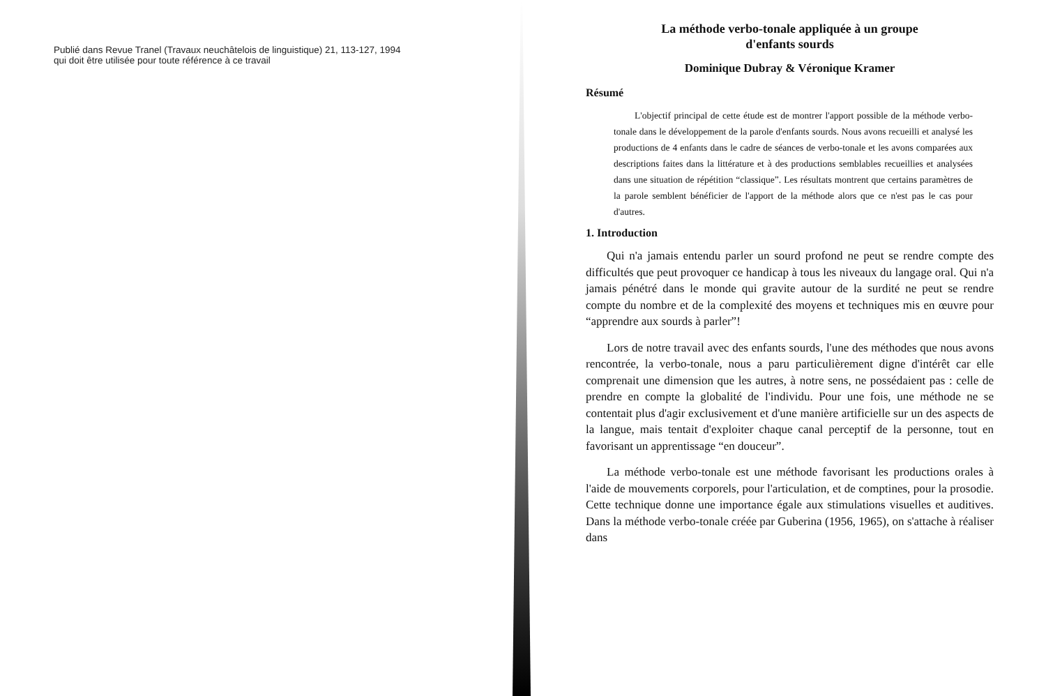Publié dans Revue Tranel (Travaux neuchâtelois de linguistique) 21, 113-127, 1994
qui doit être utilisée pour toute référence à ce travail
La méthode verbo-tonale appliquée à un groupe
d'enfants sourds
Dominique Dubray & Véronique Kramer
Résumé
L'objectif principal de cette étude est de montrer l'apport possible de la méthode verbo-tonale dans le développement de la parole d'enfants sourds. Nous avons recueilli et analysé les productions de 4 enfants dans le cadre de séances de verbo-tonale et les avons comparées aux descriptions faites dans la littérature et à des productions semblables recueillies et analysées dans une situation de répétition “classique”. Les résultats montrent que certains paramètres de la parole semblent bénéficier de l'apport de la méthode alors que ce n'est pas le cas pour d'autres.
1. Introduction
Qui n'a jamais entendu parler un sourd profond ne peut se rendre compte des difficultés que peut provoquer ce handicap à tous les niveaux du langage oral. Qui n'a jamais pénétré dans le monde qui gravite autour de la surdité ne peut se rendre compte du nombre et de la complexité des moyens et techniques mis en œuvre pour “apprendre aux sourds à parler”!
Lors de notre travail avec des enfants sourds, l'une des méthodes que nous avons rencontrée, la verbo-tonale, nous a paru particulièrement digne d'intérêt car elle comprenait une dimension que les autres, à notre sens, ne possédaient pas : celle de prendre en compte la globalité de l'individu. Pour une fois, une méthode ne se contentait plus d'agir exclusivement et d'une manière artificielle sur un des aspects de la langue, mais tentait d'exploiter chaque canal perceptif de la personne, tout en favorisant un apprentissage “en douceur”.
La méthode verbo-tonale est une méthode favorisant les productions orales à l'aide de mouvements corporels, pour l'articulation, et de comptines, pour la prosodie. Cette technique donne une importance égale aux stimulations visuelles et auditives. Dans la méthode verbo-tonale créée par Guberina (1956, 1965), on s'attache à réaliser dans